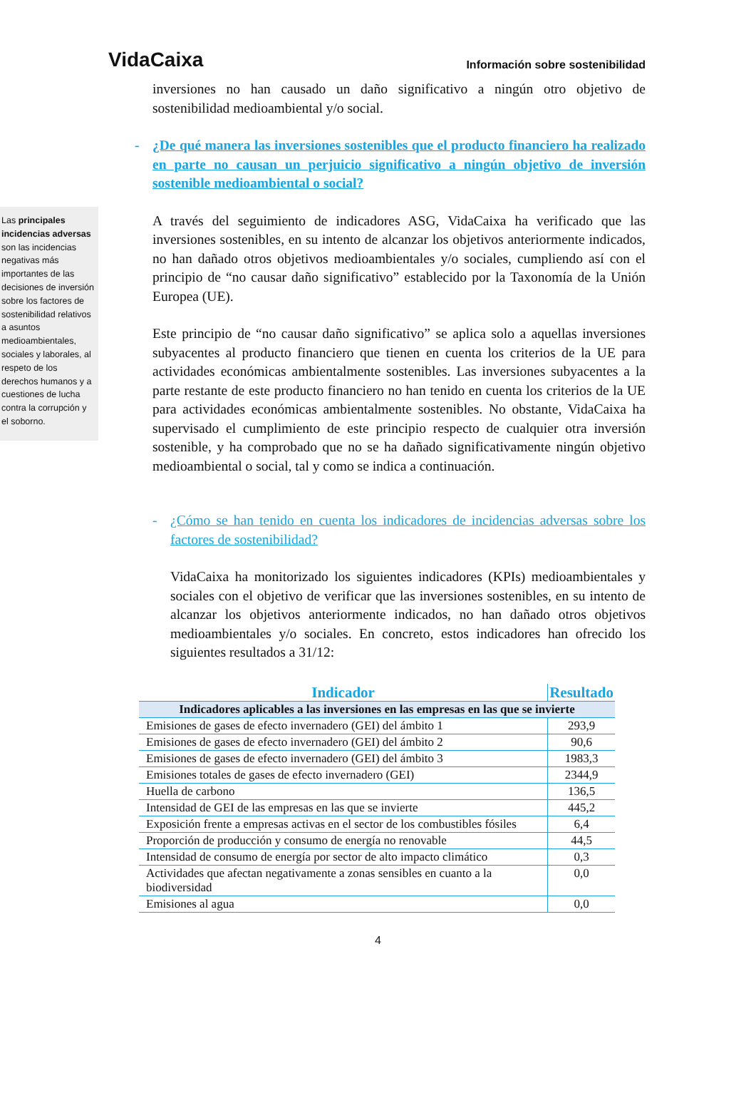VidaCaixa
Información sobre sostenibilidad
Las principales incidencias adversas son las incidencias negativas más importantes de las decisiones de inversión sobre los factores de sostenibilidad relativos a asuntos medioambientales, sociales y laborales, al respeto de los derechos humanos y a cuestiones de lucha contra la corrupción y el soborno.
inversiones no han causado un daño significativo a ningún otro objetivo de sostenibilidad medioambiental y/o social.
- ¿De qué manera las inversiones sostenibles que el producto financiero ha realizado en parte no causan un perjuicio significativo a ningún objetivo de inversión sostenible medioambiental o social?
A través del seguimiento de indicadores ASG, VidaCaixa ha verificado que las inversiones sostenibles, en su intento de alcanzar los objetivos anteriormente indicados, no han dañado otros objetivos medioambientales y/o sociales, cumpliendo así con el principio de “no causar daño significativo” establecido por la Taxonomía de la Unión Europea (UE).
Este principio de “no causar daño significativo” se aplica solo a aquellas inversiones subyacentes al producto financiero que tienen en cuenta los criterios de la UE para actividades económicas ambientalmente sostenibles. Las inversiones subyacentes a la parte restante de este producto financiero no han tenido en cuenta los criterios de la UE para actividades económicas ambientalmente sostenibles. No obstante, VidaCaixa ha supervisado el cumplimiento de este principio respecto de cualquier otra inversión sostenible, y ha comprobado que no se ha dañado significativamente ningún objetivo medioambiental o social, tal y como se indica a continuación.
- ¿Cómo se han tenido en cuenta los indicadores de incidencias adversas sobre los factores de sostenibilidad?
VidaCaixa ha monitorizado los siguientes indicadores (KPIs) medioambientales y sociales con el objetivo de verificar que las inversiones sostenibles, en su intento de alcanzar los objetivos anteriormente indicados, no han dañado otros objetivos medioambientales y/o sociales. En concreto, estos indicadores han ofrecido los siguientes resultados a 31/12:
| Indicador | Resultado |
| --- | --- |
| Indicadores aplicables a las inversiones en las empresas en las que se invierte | |
| Emisiones de gases de efecto invernadero (GEI) del ámbito 1 | 293,9 |
| Emisiones de gases de efecto invernadero (GEI) del ámbito 2 | 90,6 |
| Emisiones de gases de efecto invernadero (GEI) del ámbito 3 | 1983,3 |
| Emisiones totales de gases de efecto invernadero (GEI) | 2344,9 |
| Huella de carbono | 136,5 |
| Intensidad de GEI de las empresas en las que se invierte | 445,2 |
| Exposición frente a empresas activas en el sector de los combustibles fósiles | 6,4 |
| Proporción de producción y consumo de energía no renovable | 44,5 |
| Intensidad de consumo de energía por sector de alto impacto climático | 0,3 |
| Actividades que afectan negativamente a zonas sensibles en cuanto a la biodiversidad | 0,0 |
| Emisiones al agua | 0,0 |
4